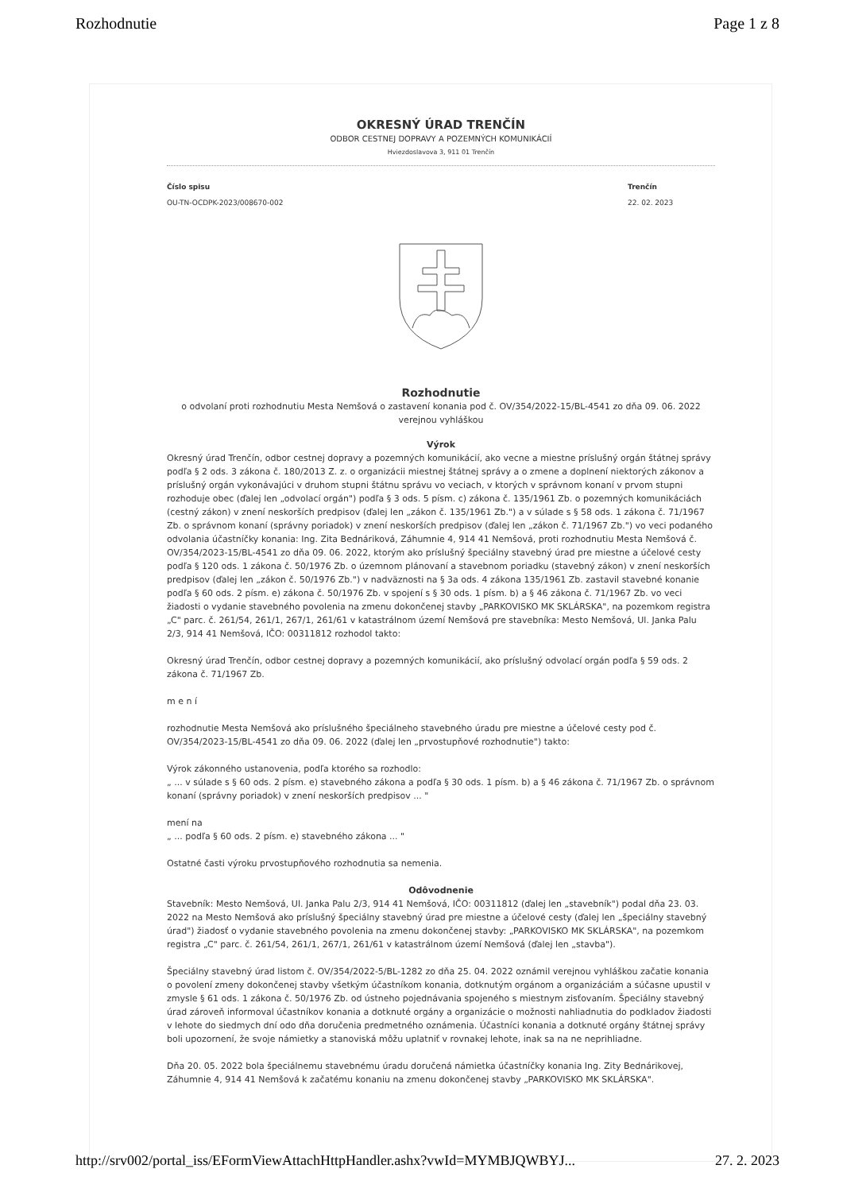Rozhodnutie Page 1 z 8
OKRESNÝ ÚRAD TRENČÍN
ODBOR CESTNEJ DOPRAVY A POZEMNÝCH KOMUNIKÁCIÍ
Hviezdoslavova 3, 911 01 Trenčín
Číslo spisu
OU-TN-OCDPK-2023/008670-002
Trenčín
22. 02. 2023
Rozhodnutie
o odvolaní proti rozhodnutiu Mesta Nemšová o zastavení konania pod č. OV/354/2022-15/BL-4541 zo dňa 09. 06. 2022
verejnou vyhláškou
Výrok
Okresný úrad Trenčín, odbor cestnej dopravy a pozemných komunikácií, ako vecne a miestne príslušný orgán štátnej správy podľa § 2 ods. 3 zákona č. 180/2013 Z. z. o organizácii miestnej štátnej správy a o zmene a doplnení niektorých zákonov a príslušný orgán vykonávajúci v druhom stupni štátnu správu vo veciach, v ktorých v správnom konaní v prvom stupni rozhoduje obec (ďalej len „odvolací orgán") podľa § 3 ods. 5 písm. c) zákona č. 135/1961 Zb. o pozemných komunikáciách (cestný zákon) v znení neskorších predpisov (ďalej len „zákon č. 135/1961 Zb.") a v súlade s § 58 ods. 1 zákona č. 71/1967 Zb. o správnom konaní (správny poriadok) v znení neskorších predpisov (ďalej len „zákon č. 71/1967 Zb.") vo veci podaného odvolania účastníčky konania: Ing. Zita Bednáriková, Záhumnie 4, 914 41 Nemšová, proti rozhodnutiu Mesta Nemšová č. OV/354/2023-15/BL-4541 zo dňa 09. 06. 2022, ktorým ako príslušný špeciálny stavebný úrad pre miestne a účelové cesty podľa § 120 ods. 1 zákona č. 50/1976 Zb. o územnom plánovaní a stavebnom poriadku (stavebný zákon) v znení neskorších predpisov (ďalej len „zákon č. 50/1976 Zb.") v nadväznosti na § 3a ods. 4 zákona 135/1961 Zb. zastavil stavebné konanie podľa § 60 ods. 2 písm. e) zákona č. 50/1976 Zb. v spojení s § 30 ods. 1 písm. b) a § 46 zákona č. 71/1967 Zb. vo veci žiadosti o vydanie stavebného povolenia na zmenu dokončenej stavby „PARKOVISKO MK SKLÁRSKA", na pozemkom registra „C" parc. č. 261/54, 261/1, 267/1, 261/61 v katastrálnom území Nemšová pre stavebníka: Mesto Nemšová, Ul. Janka Palu 2/3, 914 41 Nemšová, IČO: 00311812 rozhodol takto:
Okresný úrad Trenčín, odbor cestnej dopravy a pozemných komunikácií, ako príslušný odvolací orgán podľa § 59 ods. 2 zákona č. 71/1967 Zb.
m e n í
rozhodnutie Mesta Nemšová ako príslušného špeciálneho stavebného úradu pre miestne a účelové cesty pod č. OV/354/2023-15/BL-4541 zo dňa 09. 06. 2022 (ďalej len „prvostupňové rozhodnutie") takto:
Výrok zákonného ustanovenia, podľa ktorého sa rozhodlo:
„ ... v súlade s § 60 ods. 2 písm. e) stavebného zákona a podľa § 30 ods. 1 písm. b) a § 46 zákona č. 71/1967 Zb. o správnom konaní (správny poriadok) v znení neskorších predpisov ... "
mení na
„ ... podľa § 60 ods. 2 písm. e) stavebného zákona ... "
Ostatné časti výroku prvostupňového rozhodnutia sa nemenia.
Odôvodnenie
Stavebník: Mesto Nemšová, Ul. Janka Palu 2/3, 914 41 Nemšová, IČO: 00311812 (ďalej len „stavebník") podal dňa 23. 03. 2022 na Mesto Nemšová ako príslušný špeciálny stavebný úrad pre miestne a účelové cesty (ďalej len „špeciálny stavebný úrad") žiadosť o vydanie stavebného povolenia na zmenu dokončenej stavby: „PARKOVISKO MK SKLÁRSKA", na pozemkom registra „C" parc. č. 261/54, 261/1, 267/1, 261/61 v katastrálnom území Nemšová (ďalej len „stavba").
Špeciálny stavebný úrad listom č. OV/354/2022-5/BL-1282 zo dňa 25. 04. 2022 oznámil verejnou vyhláškou začatie konania o povolení zmeny dokončenej stavby všetkým účastníkom konania, dotknutým orgánom a organizáciám a súčasne upustil v zmysle § 61 ods. 1 zákona č. 50/1976 Zb. od ústneho pojednávania spojeného s miestnym zisťovaním. Špeciálny stavebný úrad zároveň informoval účastníkov konania a dotknuté orgány a organizácie o možnosti nahliadnutia do podkladov žiadosti v lehote do siedmych dní odo dňa doručenia predmetného oznámenia. Účastníci konania a dotknuté orgány štátnej správy boli upozornení, že svoje námietky a stanoviská môžu uplatniť v rovnakej lehote, inak sa na ne neprihliadne.
Dňa 20. 05. 2022 bola špeciálnemu stavebnému úradu doručená námietka účastníčky konania Ing. Zity Bednárikovej, Záhumnie 4, 914 41 Nemšová k začatému konaniu na zmenu dokončenej stavby „PARKOVISKO MK SKLÁRSKA".
http://srv002/portal_iss/EFormViewAttachHttpHandler.ashx?vwId=MYMBJQWBYJ... 27. 2. 2023